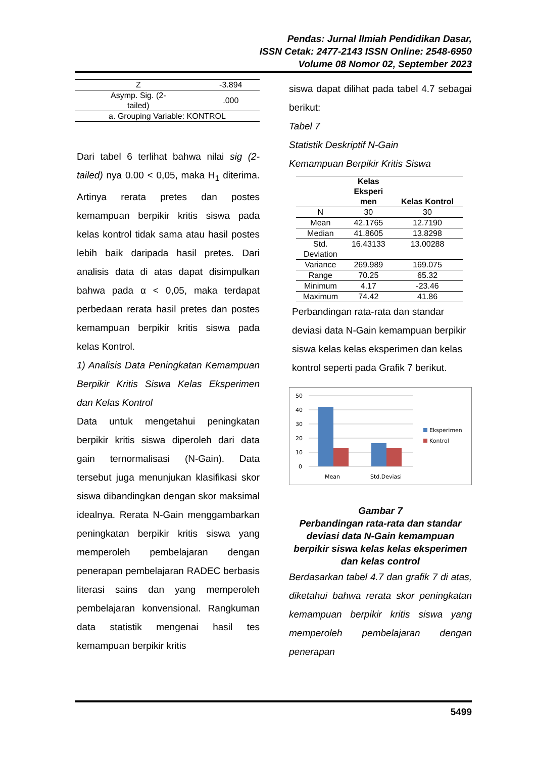Pendas: Jurnal Ilmiah Pendidikan Dasar,
ISSN Cetak: 2477-2143 ISSN Online: 2548-6950
Volume 08 Nomor 02, September 2023
| Z | -3.894 |
| Asymp. Sig. (2- tailed) | .000 |
| a. Grouping Variable: KONTROL | |
Dari tabel 6 terlihat bahwa nilai sig (2-tailed) nya 0.00 < 0,05, maka H<sub>1</sub> diterima. Artinya rerata pretes dan postes kemampuan berpikir kritis siswa pada kelas kontrol tidak sama atau hasil postes lebih baik daripada hasil pretes. Dari analisis data di atas dapat disimpulkan bahwa pada α < 0,05, maka terdapat perbedaan rerata hasil pretes dan postes kemampuan berpikir kritis siswa pada kelas Kontrol.
1) Analisis Data Peningkatan Kemampuan Berpikir Kritis Siswa Kelas Eksperimen dan Kelas Kontrol
Data untuk mengetahui peningkatan berpikir kritis siswa diperoleh dari data gain ternormalisasi (N-Gain). Data tersebut juga menunjukan klasifikasi skor siswa dibandingkan dengan skor maksimal idealnya. Rerata N-Gain menggambarkan peningkatan berpikir kritis siswa yang memperoleh pembelajaran dengan penerapan pembelajaran RADEC berbasis literasi sains dan yang memperoleh pembelajaran konvensional. Rangkuman data statistik mengenai hasil tes kemampuan berpikir kritis
siswa dapat dilihat pada tabel 4.7 sebagai berikut:
Tabel 7
Statistik Deskriptif N-Gain
Kemampuan Berpikir Kritis Siswa
| | Kelas Eksperi men | Kelas Kontrol |
| --- | --- | --- |
| N | 30 | 30 |
| Mean | 42.1765 | 12.7190 |
| Median | 41.8605 | 13.8298 |
| Std. Deviation | 16.43133 | 13.00288 |
| Variance | 269.989 | 169.075 |
| Range | 70.25 | 65.32 |
| Minimum | 4.17 | -23.46 |
| Maximum | 74.42 | 41.86 |
Perbandingan rata-rata dan standar deviasi data N-Gain kemampuan berpikir siswa kelas kelas eksperimen dan kelas kontrol seperti pada Grafik 7 berikut.
50
40
30
20
10
0
Mean
Std.Deviasi
Eksperimen
Kontrol
Gambar 7
Perbandingan rata-rata dan standar deviasi data N-Gain kemampuan berpikir siswa kelas kelas eksperimen dan kelas control
Berdasarkan tabel 4.7 dan grafik 7 di atas, diketahui bahwa rerata skor peningkatan kemampuan berpikir kritis siswa yang memperoleh pembelajaran dengan penerapan
5499